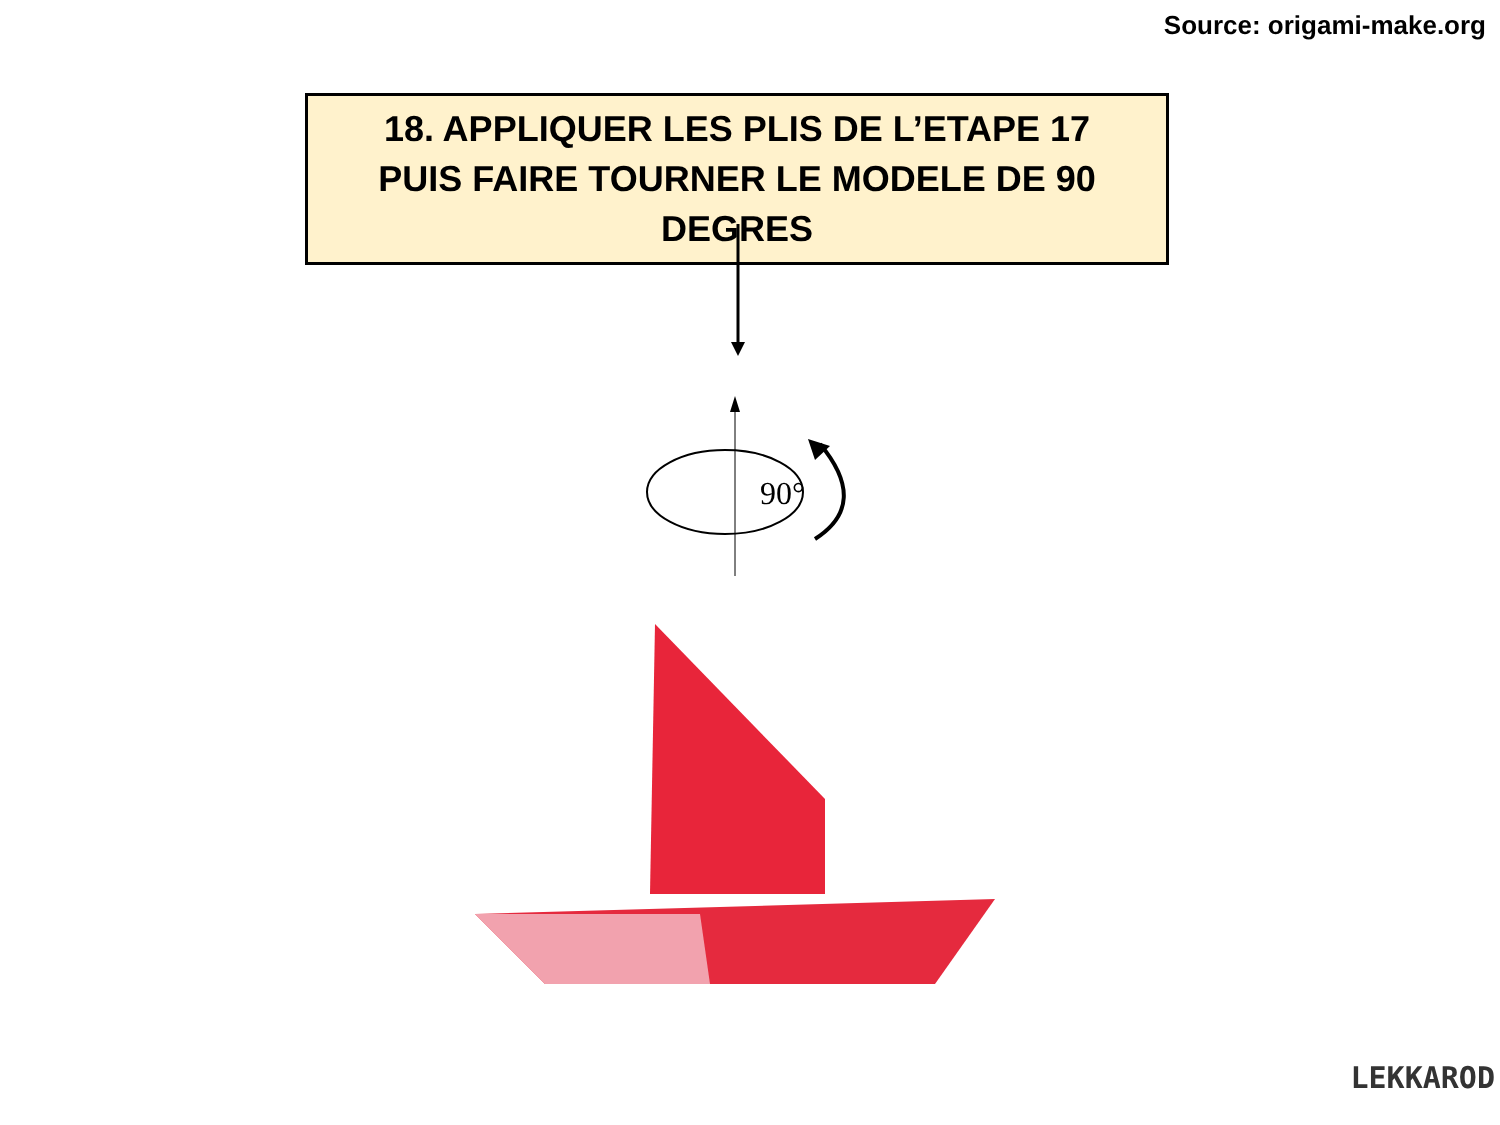Source: origami-make.org
18. APPLIQUER LES PLIS DE L’ETAPE 17
PUIS FAIRE TOURNER LE MODELE DE 90 DEGRES
90°
LEKKAROD